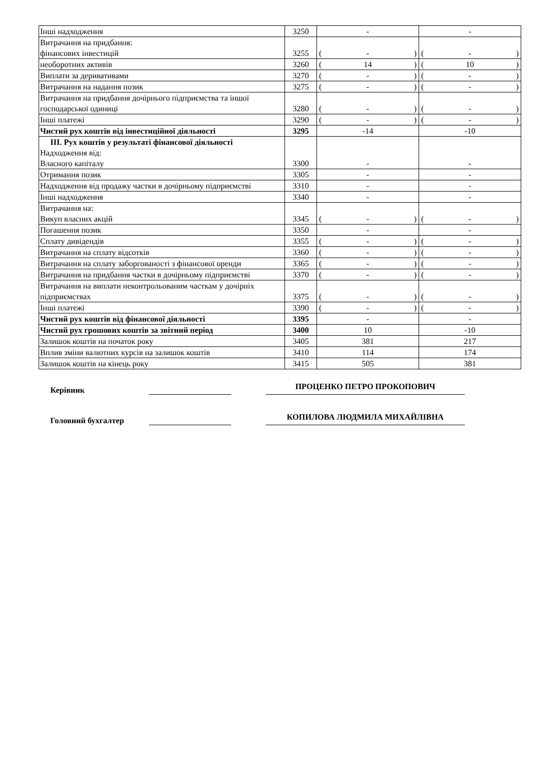| Інші надходження | 3250 | - | - |
| Витрачання на придбання: фінансових інвестицій | 3255 | ( ) - | ( ) - |
| необоротних активів | 3260 | ( ) 14 | ( ) 10 |
| Виплати за деривативами | 3270 | ( ) - | ( ) - |
| Витрачання на надання позик | 3275 | ( ) - | ( ) - |
| Витрачання на придбання дочірнього підприємства та іншої господарської одиниці | 3280 | ( ) - | ( ) - |
| Інші платежі | 3290 | ( ) - | ( ) - |
| Чистий рух коштів від інвестиційної діяльності | 3295 | -14 | -10 |
| ІІІ. Рух коштів у результаті фінансової діяльності Надходження від: Власного капіталу | 3300 | - | - |
| Отримання позик | 3305 | - | - |
| Надходження від продажу частки в дочірньому підприємстві | 3310 | - | - |
| Інші надходження | 3340 | - | - |
| Витрачання на: Викуп власних акцій | 3345 | ( ) - | ( ) - |
| Погашення позик | 3350 | - | - |
| Сплату дивідендів | 3355 | ( ) - | ( ) - |
| Витрачання на сплату відсотків | 3360 | ( ) - | ( ) - |
| Витрачання на сплату заборгованості з фінансової оренди | 3365 | ( ) - | ( ) - |
| Витрачання на придбання частки в дочірньому підприємстві | 3370 | ( ) - | ( ) - |
| Витрачання на виплати неконтрольованим часткам у дочірніх підприємствах | 3375 | ( ) - | ( ) - |
| Інші платежі | 3390 | ( ) - | ( ) - |
| Чистий рух коштів від фінансової діяльності | 3395 | - | - |
| Чистий рух грошових коштів за звітний період | 3400 | 10 | -10 |
| Залишок коштів на початок року | 3405 | 381 | 217 |
| Вплив зміни валютних курсів на залишок коштів | 3410 | 114 | 174 |
| Залишок коштів на кінець року | 3415 | 505 | 381 |
Керівник
ПРОЦЕНКО ПЕТРО ПРОКОПОВИЧ
Головний бухгалтер
КОПИЛОВА ЛЮДМИЛА МИХАЙЛІВНА